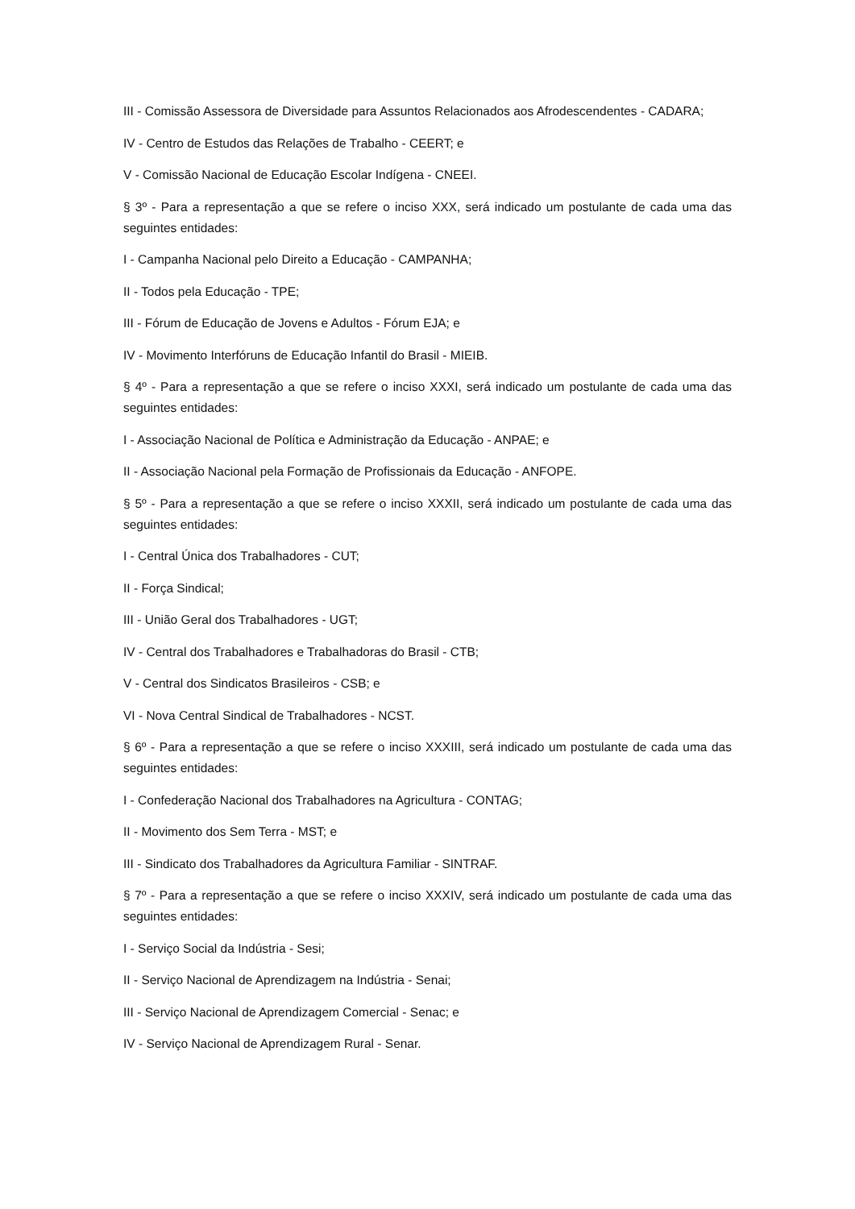III - Comissão Assessora de Diversidade para Assuntos Relacionados aos Afrodescendentes - CADARA;
IV - Centro de Estudos das Relações de Trabalho - CEERT; e
V - Comissão Nacional de Educação Escolar Indígena - CNEEI.
§ 3º - Para a representação a que se refere o inciso XXX, será indicado um postulante de cada uma das seguintes entidades:
I - Campanha Nacional pelo Direito a Educação - CAMPANHA;
II - Todos pela Educação - TPE;
III - Fórum de Educação de Jovens e Adultos - Fórum EJA; e
IV - Movimento Interfóruns de Educação Infantil do Brasil - MIEIB.
§ 4º - Para a representação a que se refere o inciso XXXI, será indicado um postulante de cada uma das seguintes entidades:
I - Associação Nacional de Política e Administração da Educação - ANPAE; e
II - Associação Nacional pela Formação de Profissionais da Educação - ANFOPE.
§ 5º - Para a representação a que se refere o inciso XXXII, será indicado um postulante de cada uma das seguintes entidades:
I - Central Única dos Trabalhadores - CUT;
II - Força Sindical;
III - União Geral dos Trabalhadores - UGT;
IV - Central dos Trabalhadores e Trabalhadoras do Brasil - CTB;
V - Central dos Sindicatos Brasileiros - CSB; e
VI - Nova Central Sindical de Trabalhadores - NCST.
§ 6º - Para a representação a que se refere o inciso XXXIII, será indicado um postulante de cada uma das seguintes entidades:
I - Confederação Nacional dos Trabalhadores na Agricultura - CONTAG;
II - Movimento dos Sem Terra - MST; e
III - Sindicato dos Trabalhadores da Agricultura Familiar - SINTRAF.
§ 7º - Para a representação a que se refere o inciso XXXIV, será indicado um postulante de cada uma das seguintes entidades:
I - Serviço Social da Indústria - Sesi;
II - Serviço Nacional de Aprendizagem na Indústria - Senai;
III - Serviço Nacional de Aprendizagem Comercial - Senac; e
IV - Serviço Nacional de Aprendizagem Rural - Senar.